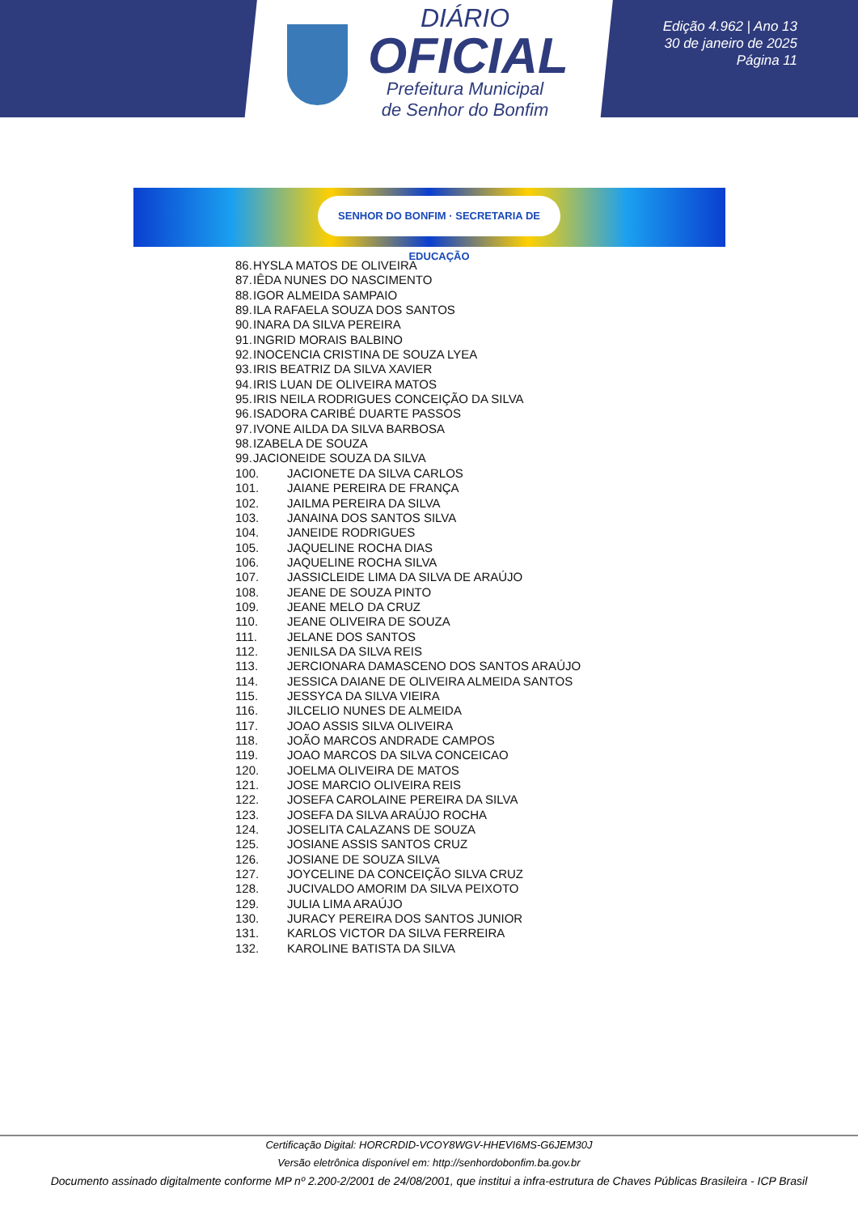DIÁRIO
OFICIAL
Prefeitura Municipal
de Senhor do Bonfim
Edição 4.962 | Ano 13
30 de janeiro de 2025
Página 11
SENHOR DO BONFIM · SECRETARIA DE EDUCAÇÃO
86. HYSLA MATOS DE OLIVEIRA
87. IÊDA NUNES DO NASCIMENTO
88. IGOR ALMEIDA SAMPAIO
89. ILA RAFAELA SOUZA DOS SANTOS
90. INARA DA SILVA PEREIRA
91. INGRID MORAIS BALBINO
92. INOCENCIA CRISTINA DE SOUZA LYEA
93. IRIS BEATRIZ DA SILVA XAVIER
94. IRIS LUAN DE OLIVEIRA MATOS
95. IRIS NEILA RODRIGUES CONCEIÇÃO DA SILVA
96. ISADORA CARIBÉ DUARTE PASSOS
97. IVONE AILDA DA SILVA BARBOSA
98. IZABELA DE SOUZA
99. JACIONEIDE SOUZA DA SILVA
100. JACIONETE DA SILVA CARLOS
101. JAIANE PEREIRA DE FRANÇA
102. JAILMA PEREIRA DA SILVA
103. JANAINA DOS SANTOS SILVA
104. JANEIDE RODRIGUES
105. JAQUELINE ROCHA DIAS
106. JAQUELINE ROCHA SILVA
107. JASSICLEIDE LIMA DA SILVA DE ARAÚJO
108. JEANE DE SOUZA PINTO
109. JEANE MELO DA CRUZ
110. JEANE OLIVEIRA DE SOUZA
111. JELANE DOS SANTOS
112. JENILSA DA SILVA REIS
113. JERCIONARA DAMASCENO DOS SANTOS ARAÚJO
114. JESSICA DAIANE DE OLIVEIRA ALMEIDA SANTOS
115. JESSYCA DA SILVA VIEIRA
116. JILCELIO NUNES DE ALMEIDA
117. JOAO ASSIS SILVA OLIVEIRA
118. JOÃO MARCOS ANDRADE CAMPOS
119. JOAO MARCOS DA SILVA CONCEICAO
120. JOELMA OLIVEIRA DE MATOS
121. JOSE MARCIO OLIVEIRA REIS
122. JOSEFA CAROLAINE PEREIRA DA SILVA
123. JOSEFA DA SILVA ARAÚJO ROCHA
124. JOSELITA CALAZANS DE SOUZA
125. JOSIANE ASSIS SANTOS CRUZ
126. JOSIANE DE SOUZA SILVA
127. JOYCELINE DA CONCEIÇÃO SILVA CRUZ
128. JUCIVALDO AMORIM DA SILVA PEIXOTO
129. JULIA LIMA ARAÚJO
130. JURACY PEREIRA DOS SANTOS JUNIOR
131. KARLOS VICTOR DA SILVA FERREIRA
132. KAROLINE BATISTA DA SILVA
Certificação Digital: HORCRDID-VCOY8WGV-HHEVI6MS-G6JEM30J
Versão eletrônica disponível em: http://senhordobonfim.ba.gov.br
Documento assinado digitalmente conforme MP nº 2.200-2/2001 de 24/08/2001, que institui a infra-estrutura de Chaves Públicas Brasileira - ICP Brasil